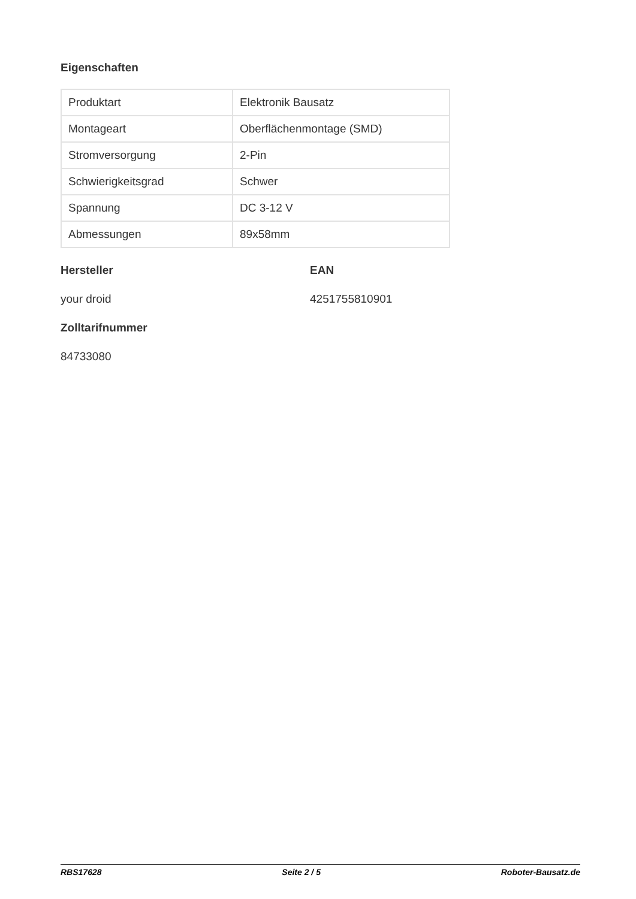Eigenschaften
| Produktart | Elektronik Bausatz |
| Montageart | Oberflächenmontage (SMD) |
| Stromversorgung | 2-Pin |
| Schwierigkeitsgrad | Schwer |
| Spannung | DC 3-12 V |
| Abmessungen | 89x58mm |
Hersteller
your droid
EAN
4251755810901
Zolltarifnummer
84733080
RBS17628 Seite 2 / 5 Roboter-Bausatz.de